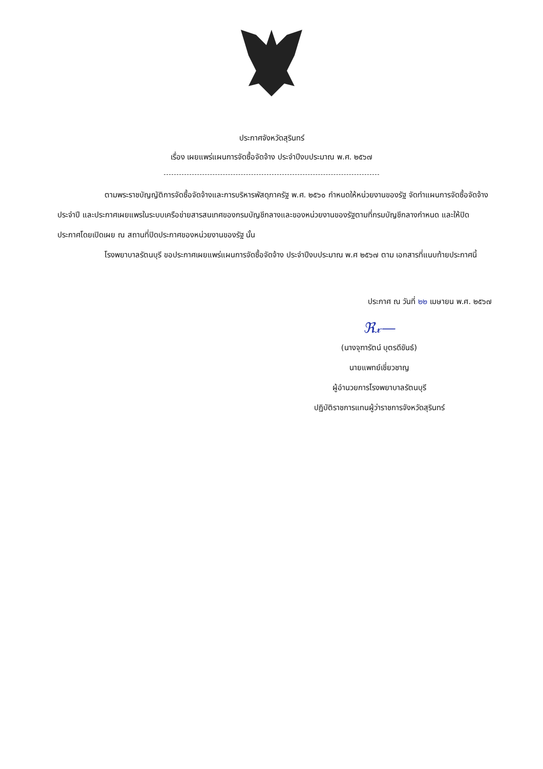ประกาศจังหวัดสุรินทร์
เรื่อง เผยแพร่แผนการจัดซื้อจัดจ้าง ประจำปีงบประมาณ พ.ศ. ๒๕๖๗
ตามพระราชบัญญัติการจัดซื้อจัดจ้างและการบริหารพัสดุภาครัฐ พ.ศ. ๒๕๖๐ กำหนดให้หน่วยงานของรัฐ จัดทำแผนการจัดซื้อจัดจ้างประจำปี และประกาศเผยแพรในระบบเครือข่ายสารสนเทศของกรมบัญชีกลางและของหน่วยงานของรัฐตามที่กรมบัญชีกลางกำหนด และให้ปิดประกาศโดยเปิดเผย ณ สถานที่ปิดประกาศของหน่วยงานของรัฐ นั้น
โรงพยาบาลรัตนบุรี ขอประกาศเผยแพร่แผนการจัดซื้อจัดจ้าง ประจำปีงบประมาณ พ.ศ ๒๕๖๗ ตาม เอกสารที่แนบท้ายประกาศนี้
ประกาศ ณ วันที่ ๒๒ เมษายน พ.ศ. ๒๕๖๗
ℜ𝓍—
(นางจุฑารัตน์ บุตรดีขันธ์)
นายแพทย์เชี่ยวชาญ
ผู้อำนวยการโรงพยาบาลรัตนบุรี
ปฏิบัติราชการแทนผู้ว่าราชการจังหวัดสุรินทร์